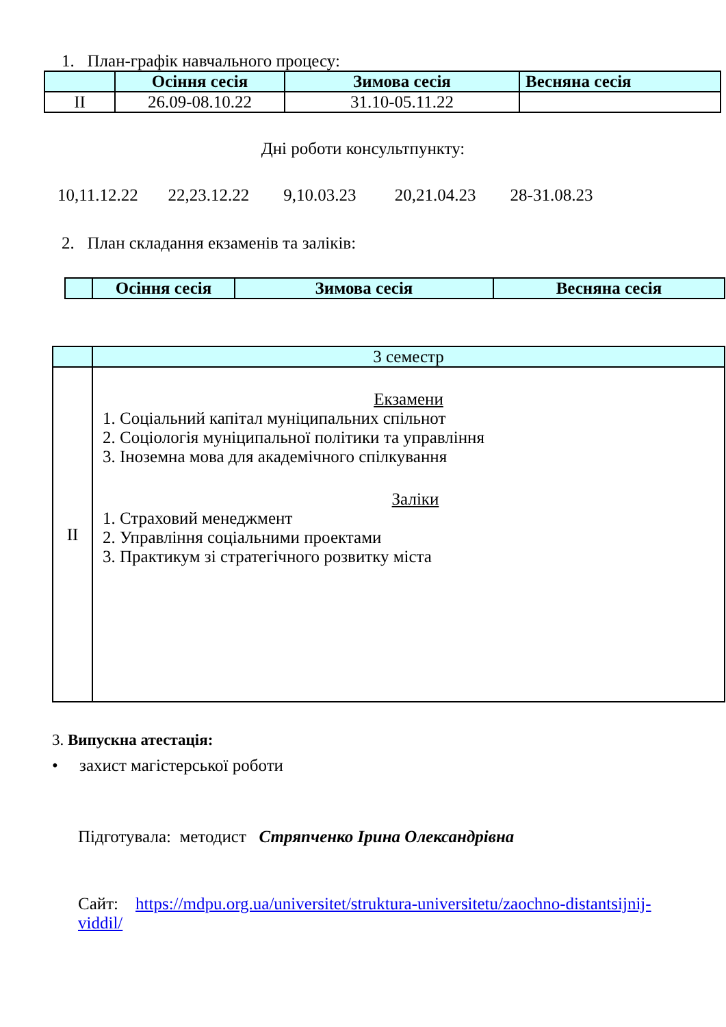1. План-графік навчального процесу:
| | Осіння сесія | Зимова сесія | Весняна сесія |
| --- | --- | --- | --- |
| II | 26.09-08.10.22 | 31.10-05.11.22 | |
Дні роботи консультпункту:
10,11.12.22 22,23.12.22 9,10.03.23 20,21.04.23 28-31.08.23
2. План складання екзаменів та заліків:
| | Осіння сесія | Зимова сесія | Весняна сесія |
| --- | --- | --- | --- |
| | 3 семестр |
| II | Екзамени 1. Соціальний капітал муніципальних спільнот 2. Соціологія муніципальної політики та управління 3. Іноземна мова для академічного спілкування Заліки 1. Страховий менеджмент 2. Управління соціальними проектами 3. Практикум зі стратегічного розвитку міста |
3. Випускна атестація:
• захист магістерської роботи
Підготувала: методист Стряпченко Ірина Олександрівна
Сайт: https://mdpu.org.ua/universitet/struktura-universitetu/zaochno-distantsijnij-viddil/